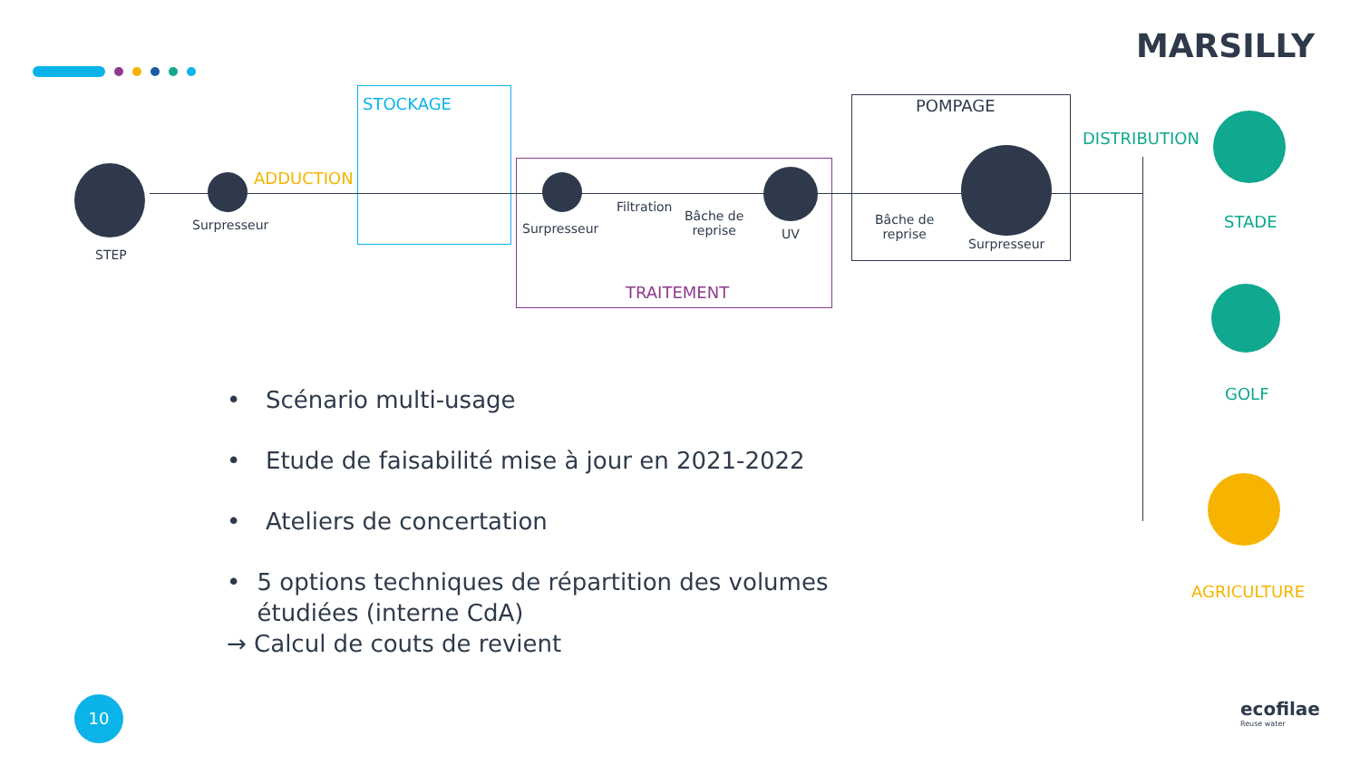MARSILLY
STOCKAGE
TRAITEMENT
POMPAGE
STEP
Surpresseur
ADDUCTION
Surpresseur
Filtration
Bâche de
reprise
UV
Bâche de
reprise
Surpresseur
DISTRIBUTION
STADE
GOLF
AGRICULTURE
• Scénario multi-usage
• Etude de faisabilité mise à jour en 2021-2022
• Ateliers de concertation
• 5 options techniques de répartition des volumes étudiées (interne CdA)
→ Calcul de couts de revient
10
ecofilae
Reuse water